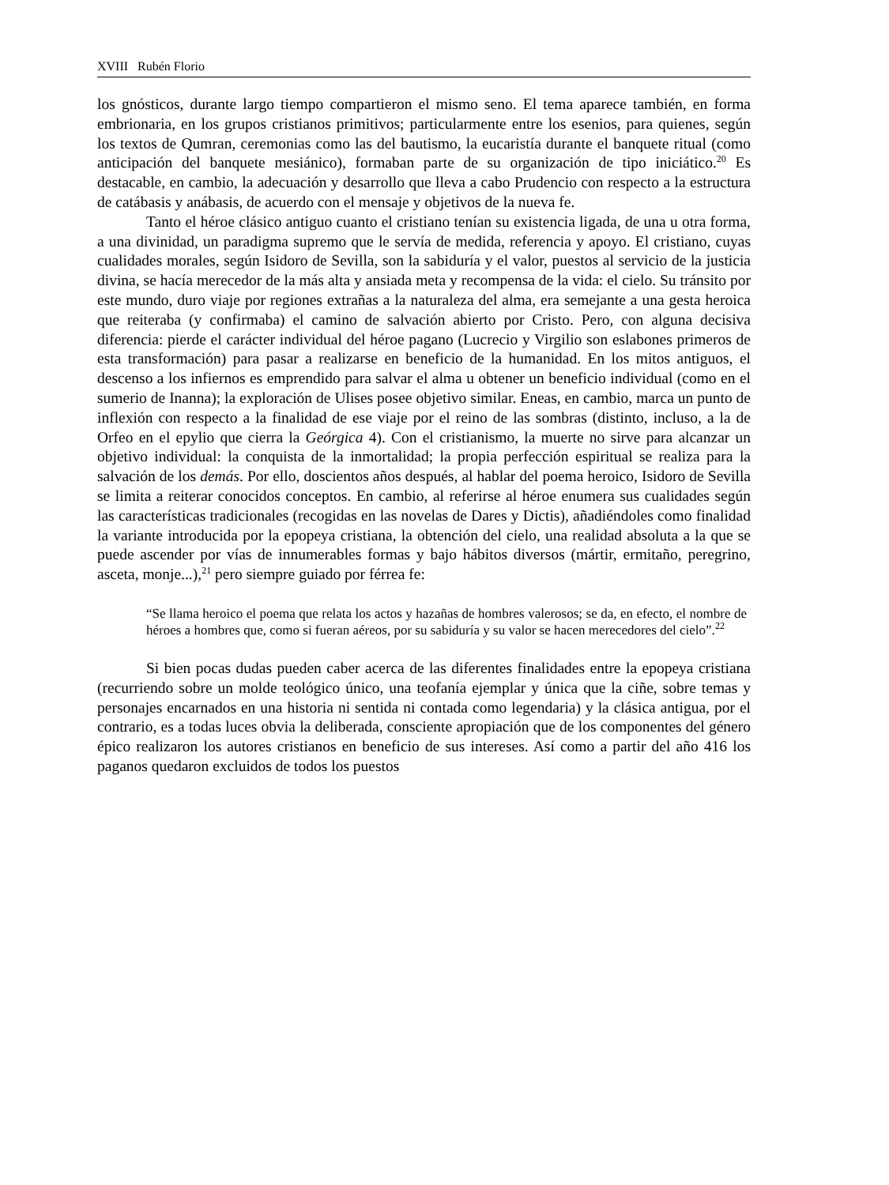XVIII Rubén Florio
los gnósticos, durante largo tiempo compartieron el mismo seno. El tema aparece también, en forma embrionaria, en los grupos cristianos primitivos; particularmente entre los esenios, para quienes, según los textos de Qumran, ceremonias como las del bautismo, la eucaristía durante el banquete ritual (como anticipación del banquete mesiánico), formaban parte de su organización de tipo iniciático.<sup>20</sup> Es destacable, en cambio, la adecuación y desarrollo que lleva a cabo Prudencio con respecto a la estructura de catábasis y anábasis, de acuerdo con el mensaje y objetivos de la nueva fe.
Tanto el héroe clásico antiguo cuanto el cristiano tenían su existencia ligada, de una u otra forma, a una divinidad, un paradigma supremo que le servía de medida, referencia y apoyo. El cristiano, cuyas cualidades morales, según Isidoro de Sevilla, son la sabiduría y el valor, puestos al servicio de la justicia divina, se hacía merecedor de la más alta y ansiada meta y recompensa de la vida: el cielo. Su tránsito por este mundo, duro viaje por regiones extrañas a la naturaleza del alma, era semejante a una gesta heroica que reiteraba (y confirmaba) el camino de salvación abierto por Cristo. Pero, con alguna decisiva diferencia: pierde el carácter individual del héroe pagano (Lucrecio y Virgilio son eslabones primeros de esta transformación) para pasar a realizarse en beneficio de la humanidad. En los mitos antiguos, el descenso a los infiernos es emprendido para salvar el alma u obtener un beneficio individual (como en el sumerio de Inanna); la exploración de Ulises posee objetivo similar. Eneas, en cambio, marca un punto de inflexión con respecto a la finalidad de ese viaje por el reino de las sombras (distinto, incluso, a la de Orfeo en el epylio que cierra la Geórgica 4). Con el cristianismo, la muerte no sirve para alcanzar un objetivo individual: la conquista de la inmortalidad; la propia perfección espiritual se realiza para la salvación de los demás. Por ello, doscientos años después, al hablar del poema heroico, Isidoro de Sevilla se limita a reiterar conocidos conceptos. En cambio, al referirse al héroe enumera sus cualidades según las características tradicionales (recogidas en las novelas de Dares y Dictis), añadiéndoles como finalidad la variante introducida por la epopeya cristiana, la obtención del cielo, una realidad absoluta a la que se puede ascender por vías de innumerables formas y bajo hábitos diversos (mártir, ermitaño, peregrino, asceta, monje...),<sup>21</sup> pero siempre guiado por férrea fe:
“Se llama heroico el poema que relata los actos y hazañas de hombres valerosos; se da, en efecto, el nombre de héroes a hombres que, como si fueran aéreos, por su sabiduría y su valor se hacen merecedores del cielo”.<sup>22</sup>
Si bien pocas dudas pueden caber acerca de las diferentes finalidades entre la epopeya cristiana (recurriendo sobre un molde teológico único, una teofanía ejemplar y única que la ciñe, sobre temas y personajes encarnados en una historia ni sentida ni contada como legendaria) y la clásica antigua, por el contrario, es a todas luces obvia la deliberada, consciente apropiación que de los componentes del género épico realizaron los autores cristianos en beneficio de sus intereses. Así como a partir del año 416 los paganos quedaron excluidos de todos los puestos